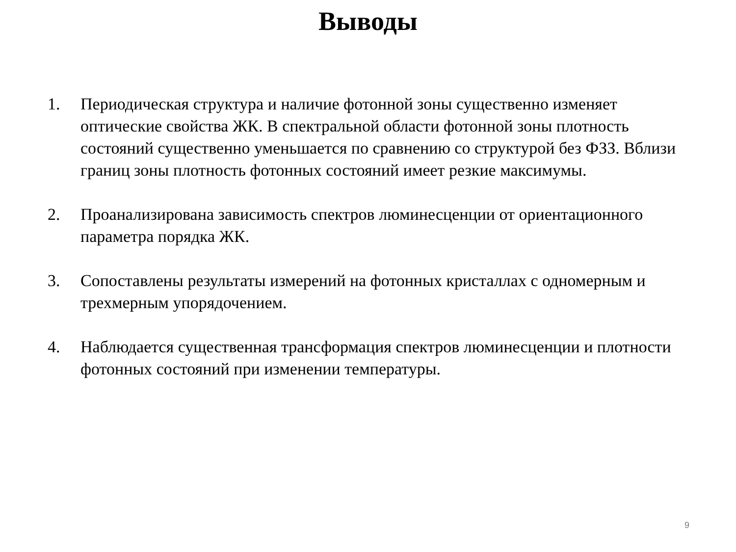Выводы
1. Периодическая структура и наличие фотонной зоны существенно изменяет оптические свойства ЖК. В спектральной области фотонной зоны плотность состояний существенно уменьшается по сравнению со структурой без ФЗЗ. Вблизи границ зоны плотность фотонных состояний имеет резкие максимумы.
2. Проанализирована зависимость спектров люминесценции от ориентационного параметра порядка ЖК.
3. Сопоставлены результаты измерений на фотонных кристаллах с одномерным и трехмерным упорядочением.
4. Наблюдается существенная трансформация спектров люминесценции и плотности фотонных состояний при изменении температуры.
9